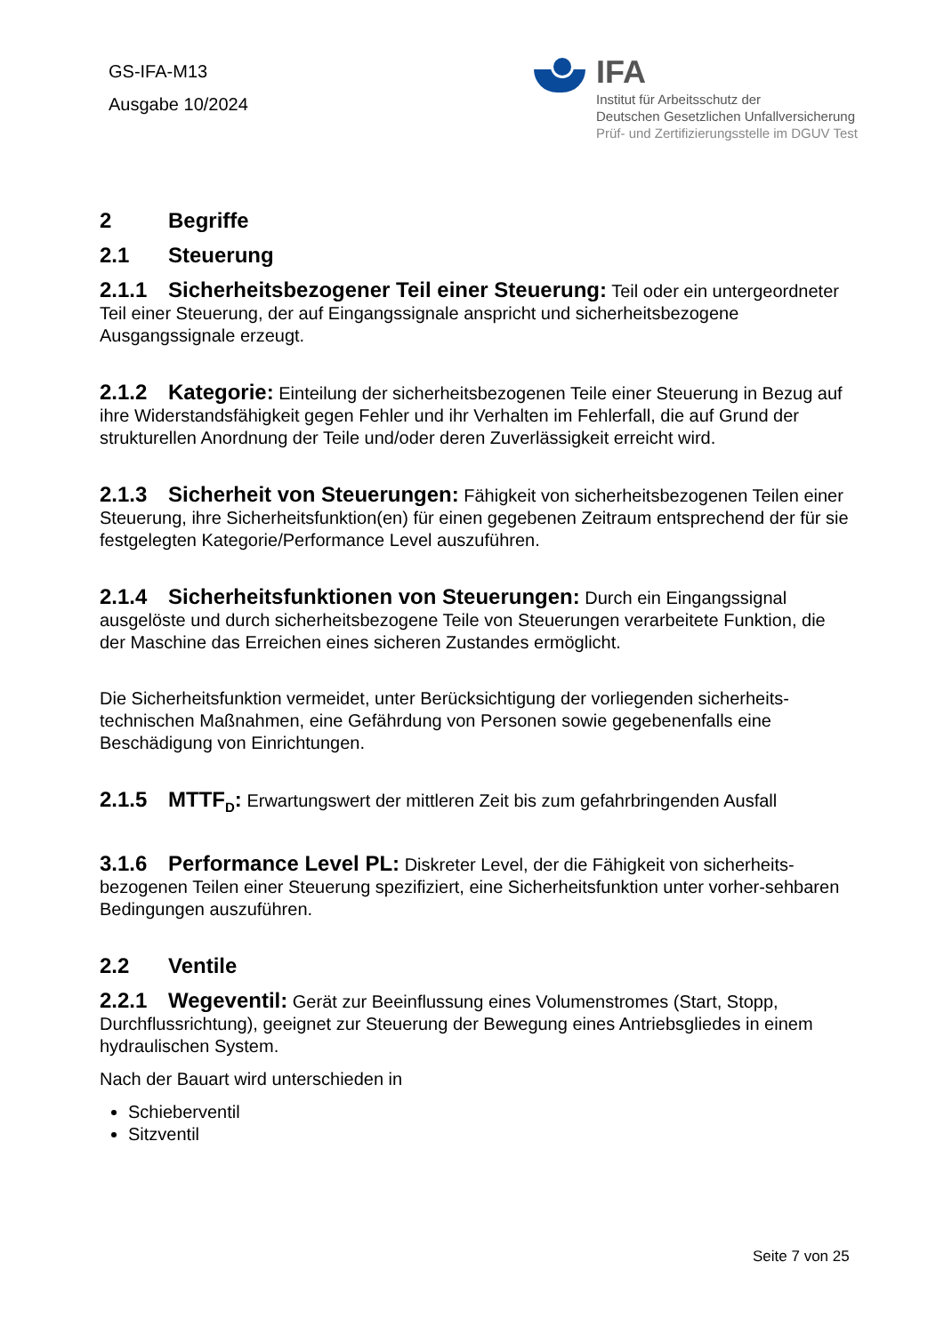GS-IFA-M13
Ausgabe 10/2024
IFA
Institut für Arbeitsschutz der
Deutschen Gesetzlichen Unfallversicherung
Prüf- und Zertifizierungsstelle im DGUV Test
2 Begriffe
2.1 Steuerung
2.1.1 Sicherheitsbezogener Teil einer Steuerung: Teil oder ein untergeordneter Teil einer Steuerung, der auf Eingangssignale anspricht und sicherheitsbezogene Ausgangssignale erzeugt.
2.1.2 Kategorie: Einteilung der sicherheitsbezogenen Teile einer Steuerung in Bezug auf ihre Widerstandsfähigkeit gegen Fehler und ihr Verhalten im Fehlerfall, die auf Grund der strukturellen Anordnung der Teile und/oder deren Zuverlässigkeit erreicht wird.
2.1.3 Sicherheit von Steuerungen: Fähigkeit von sicherheitsbezogenen Teilen einer Steuerung, ihre Sicherheitsfunktion(en) für einen gegebenen Zeitraum entsprechend der für sie festgelegten Kategorie/Performance Level auszuführen.
2.1.4 Sicherheitsfunktionen von Steuerungen: Durch ein Eingangssignal ausgelöste und durch sicherheitsbezogene Teile von Steuerungen verarbeitete Funktion, die der Maschine das Erreichen eines sicheren Zustandes ermöglicht.
Die Sicherheitsfunktion vermeidet, unter Berücksichtigung der vorliegenden sicherheits-technischen Maßnahmen, eine Gefährdung von Personen sowie gegebenenfalls eine Beschädigung von Einrichtungen.
2.1.5 MTTF<sub>D</sub>: Erwartungswert der mittleren Zeit bis zum gefahrbringenden Ausfall
3.1.6 Performance Level PL: Diskreter Level, der die Fähigkeit von sicherheits-bezogenen Teilen einer Steuerung spezifiziert, eine Sicherheitsfunktion unter vorher-sehbaren Bedingungen auszuführen.
2.2 Ventile
2.2.1 Wegeventil: Gerät zur Beeinflussung eines Volumenstromes (Start, Stopp, Durchflussrichtung), geeignet zur Steuerung der Bewegung eines Antriebsgliedes in einem hydraulischen System.
Nach der Bauart wird unterschieden in
Schieberventil
Sitzventil
Seite 7 von 25